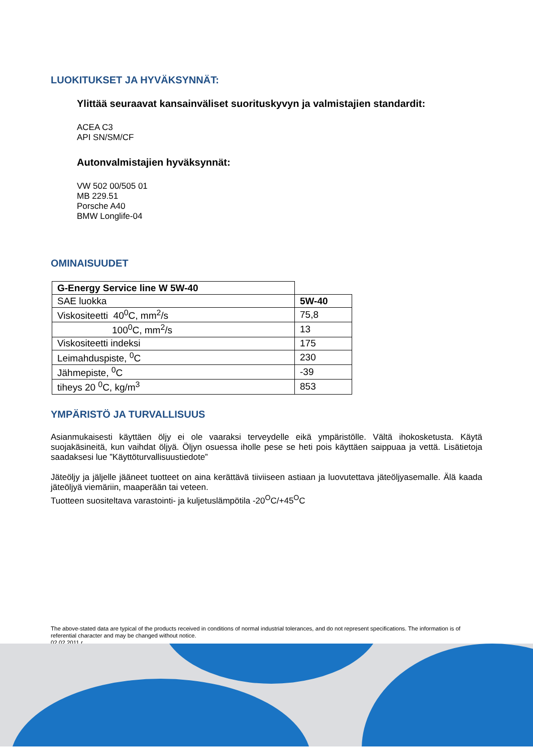LUOKITUKSET JA HYVÄKSYNNÄT:
Ylittää seuraavat kansainväliset suorituskyvyn ja valmistajien standardit:
ACEA C3
API SN/SM/CF
Autonvalmistajien hyväksynnät:
VW 502 00/505 01
MB 229.51
Porsche A40
BMW Longlife-04
OMINAISUUDET
| G-Energy Service line W 5W-40 | |
| SAE luokka | 5W-40 |
| Viskositeetti 40<sup>0</sup>C, mm<sup>2</sup>/s | 75,8 |
| 100<sup>0</sup>C, mm<sup>2</sup>/s | 13 |
| Viskositeetti indeksi | 175 |
| Leimahduspiste, <sup>0</sup>C | 230 |
| Jähmepiste, <sup>0</sup>C | -39 |
| tiheys 20 <sup>0</sup>C, kg/m<sup>3</sup> | 853 |
YMPÄRISTÖ JA TURVALLISUUS
Asianmukaisesti käyttäen öljy ei ole vaaraksi terveydelle eikä ympäristölle. Vältä ihokosketusta. Käytä suojakäsineitä, kun vaihdat öljyä. Öljyn osuessa iholle pese se heti pois käyttäen saippuaa ja vettä. Lisätietoja saadaksesi lue ”Käyttöturvallisuustiedote”
Jäteöljy ja jäljelle jääneet tuotteet on aina kerättävä tiiviiseen astiaan ja luovutettava jäteöljyasemalle. Älä kaada jäteöljyä viemäriin, maaperään tai veteen.
Tuotteen suositeltava varastointi- ja kuljetuslämpötila -20<sup>O</sup>C/+45<sup>O</sup>C
The above-stated data are typical of the products received in conditions of normal industrial tolerances, and do not represent specifications. The information is of referential character and may be changed without notice.
02.02.2011 г.